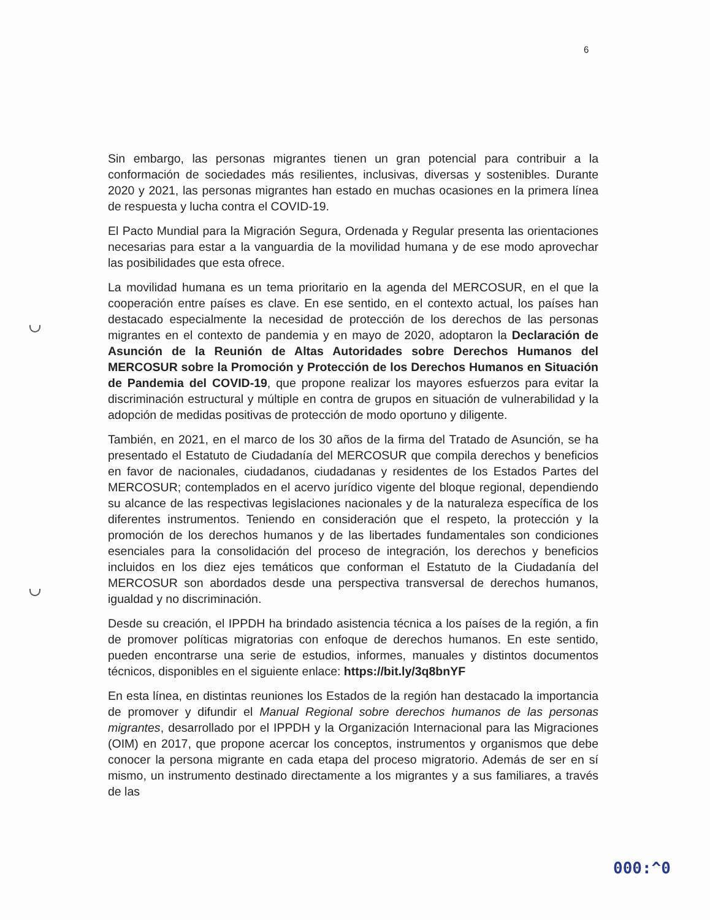6
Sin embargo, las personas migrantes tienen un gran potencial para contribuir a la conformación de sociedades más resilientes, inclusivas, diversas y sostenibles. Durante 2020 y 2021, las personas migrantes han estado en muchas ocasiones en la primera línea de respuesta y lucha contra el COVID-19.
El Pacto Mundial para la Migración Segura, Ordenada y Regular presenta las orientaciones necesarias para estar a la vanguardia de la movilidad humana y de ese modo aprovechar las posibilidades que esta ofrece.
La movilidad humana es un tema prioritario en la agenda del MERCOSUR, en el que la cooperación entre países es clave. En ese sentido, en el contexto actual, los países han destacado especialmente la necesidad de protección de los derechos de las personas migrantes en el contexto de pandemia y en mayo de 2020, adoptaron la Declaración de Asunción de la Reunión de Altas Autoridades sobre Derechos Humanos del MERCOSUR sobre la Promoción y Protección de los Derechos Humanos en Situación de Pandemia del COVID-19, que propone realizar los mayores esfuerzos para evitar la discriminación estructural y múltiple en contra de grupos en situación de vulnerabilidad y la adopción de medidas positivas de protección de modo oportuno y diligente.
También, en 2021, en el marco de los 30 años de la firma del Tratado de Asunción, se ha presentado el Estatuto de Ciudadanía del MERCOSUR que compila derechos y beneficios en favor de nacionales, ciudadanos, ciudadanas y residentes de los Estados Partes del MERCOSUR; contemplados en el acervo jurídico vigente del bloque regional, dependiendo su alcance de las respectivas legislaciones nacionales y de la naturaleza específica de los diferentes instrumentos. Teniendo en consideración que el respeto, la protección y la promoción de los derechos humanos y de las libertades fundamentales son condiciones esenciales para la consolidación del proceso de integración, los derechos y beneficios incluidos en los diez ejes temáticos que conforman el Estatuto de la Ciudadanía del MERCOSUR son abordados desde una perspectiva transversal de derechos humanos, igualdad y no discriminación.
Desde su creación, el IPPDH ha brindado asistencia técnica a los países de la región, a fin de promover políticas migratorias con enfoque de derechos humanos. En este sentido, pueden encontrarse una serie de estudios, informes, manuales y distintos documentos técnicos, disponibles en el siguiente enlace: https://bit.ly/3q8bnYF
En esta línea, en distintas reuniones los Estados de la región han destacado la importancia de promover y difundir el Manual Regional sobre derechos humanos de las personas migrantes, desarrollado por el IPPDH y la Organización Internacional para las Migraciones (OIM) en 2017, que propone acercar los conceptos, instrumentos y organismos que debe conocer la persona migrante en cada etapa del proceso migratorio. Además de ser en sí mismo, un instrumento destinado directamente a los migrantes y a sus familiares, a través de las
000:^0